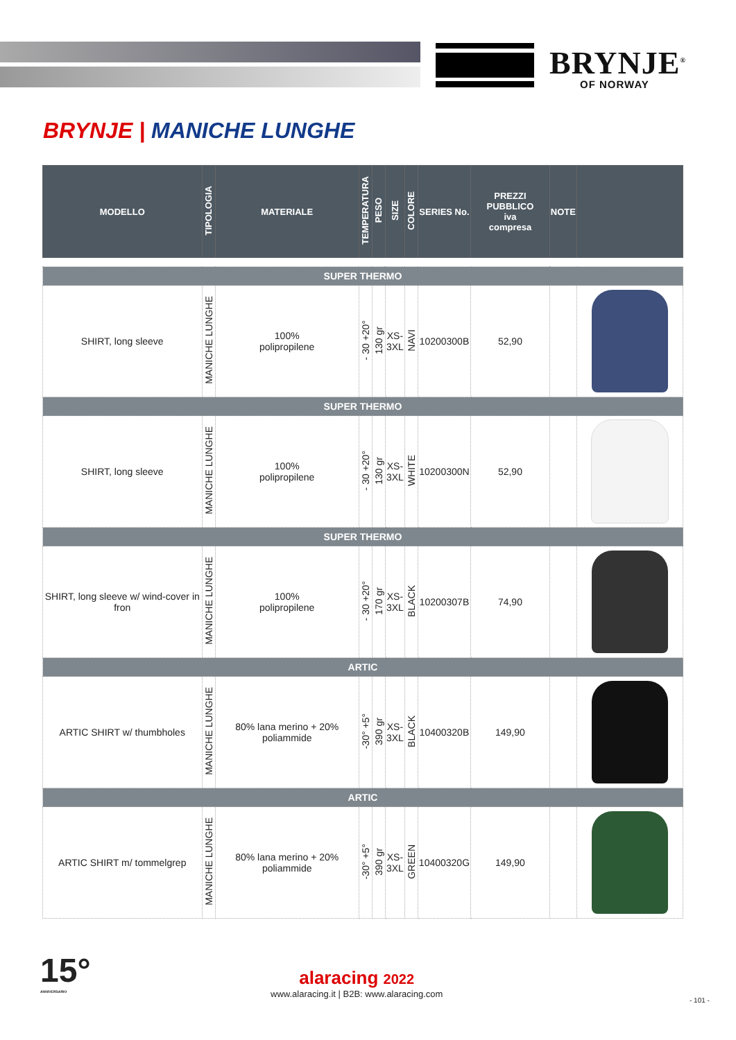BRYNJE<sup>®</sup>
OF NORWAY
BRYNJE | MANICHE LUNGHE
| MODELLO | TIPOLOGIA | MATERIALE | TEMPERATURA | PESO | SIZE | COLORE | SERIES No. | PREZZI PUBBLICO iva compresa | NOTE | |
| --- | --- | --- | --- | --- | --- | --- | --- | --- | --- | --- |
| SUPER THERMO | | | | | | | | | | |
| SHIRT, long sleeve | MANICHE LUNGHE | 100% polipropilene | - 30 +20° | 130 gr | XS- 3XL | NAVI | 10200300B | 52,90 | | |
| SUPER THERMO | | | | | | | | | | |
| SHIRT, long sleeve | MANICHE LUNGHE | 100% polipropilene | - 30 +20° | 130 gr | XS- 3XL | WHITE | 10200300N | 52,90 | | |
| SUPER THERMO | | | | | | | | | | |
| SHIRT, long sleeve w/ wind-cover in fron | MANICHE LUNGHE | 100% polipropilene | - 30 +20° | 170 gr | XS- 3XL | BLACK | 10200307B | 74,90 | | |
| ARTIC | | | | | | | | | | |
| ARTIC SHIRT w/ thumbholes | MANICHE LUNGHE | 80% lana merino + 20% poliammide | -30° +5° | 390 gr | XS- 3XL | BLACK | 10400320B | 149,90 | | |
| ARTIC | | | | | | | | | | |
| ARTIC SHIRT m/ tommelgrep | MANICHE LUNGHE | 80% lana merino + 20% poliammide | -30° +5° | 390 gr | XS- 3XL | GREEN | 10400320G | 149,90 | | |
15°
ANNIVERSARIO
alaracing 2022
www.alaracing.it | B2B: www.alaracing.com
- 101 -